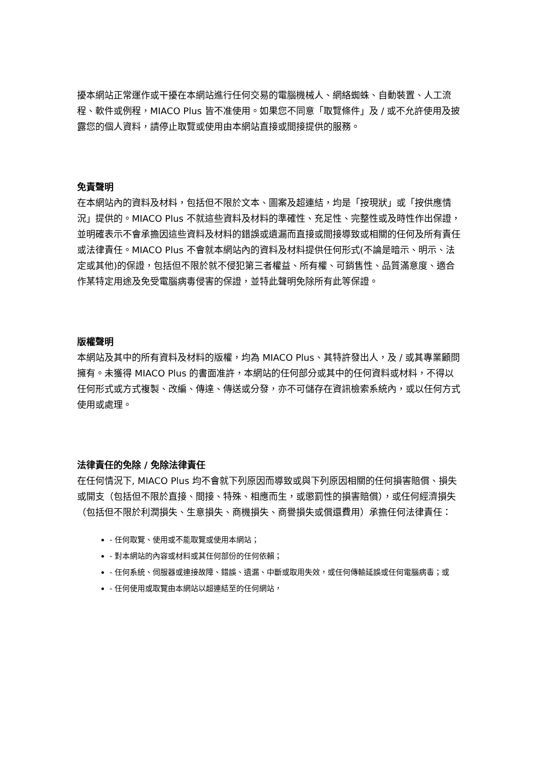擾本網站正常運作或干擾在本網站進行任何交易的電腦機械人、網絡蜘蛛、自動裝置、人工流程、軟件或例程，MIACO Plus 皆不准使用。如果您不同意「取覽條件」及 / 或不允許使用及披露您的個人資料，請停止取覽或使用由本網站直接或間接提供的服務。
免責聲明
在本網站內的資料及材料，包括但不限於文本、圖案及超連結，均是「按現狀」或「按供應情況」提供的。MIACO Plus 不就這些資料及材料的準確性、充足性、完整性或及時性作出保證，並明確表示不會承擔因這些資料及材料的錯誤或遺漏而直接或間接導致或相關的任何及所有責任或法律責任。MIACO Plus 不會就本網站內的資料及材料提供任何形式(不論是暗示、明示、法定或其他)的保證，包括但不限於就不侵犯第三者權益、所有權、可銷售性、品質滿意度、適合作某特定用途及免受電腦病毒侵害的保證，並特此聲明免除所有此等保證。
版權聲明
本網站及其中的所有資料及材料的版權，均為 MIACO Plus、其特許發出人，及 / 或其專業顧問擁有。未獲得 MIACO Plus 的書面准許，本網站的任何部分或其中的任何資料或材料，不得以任何形式或方式複製、改編、傳達、傳送或分發，亦不可儲存在資訊檢索系統內，或以任何方式使用或處理。
法律責任的免除 / 免除法律責任
在任何情況下, MIACO Plus 均不會就下列原因而導致或與下列原因相關的任何損害賠償、損失或開支（包括但不限於直接、間接、特殊、相應而生，或懲罰性的損害賠償），或任何經濟損失（包括但不限於利潤損失、生意損失、商機損失、商譽損失或償還費用）承擔任何法律責任：
- 任何取覽、使用或不能取覽或使用本網站；
- 對本網站的內容或材料或其任何部份的任何依賴；
- 任何系統、伺服器或連接故障、錯誤、遺漏、中斷或取用失效，或任何傳輸延誤或任何電腦病毒；或
- 任何使用或取覽由本網站以超連結至的任何網站，